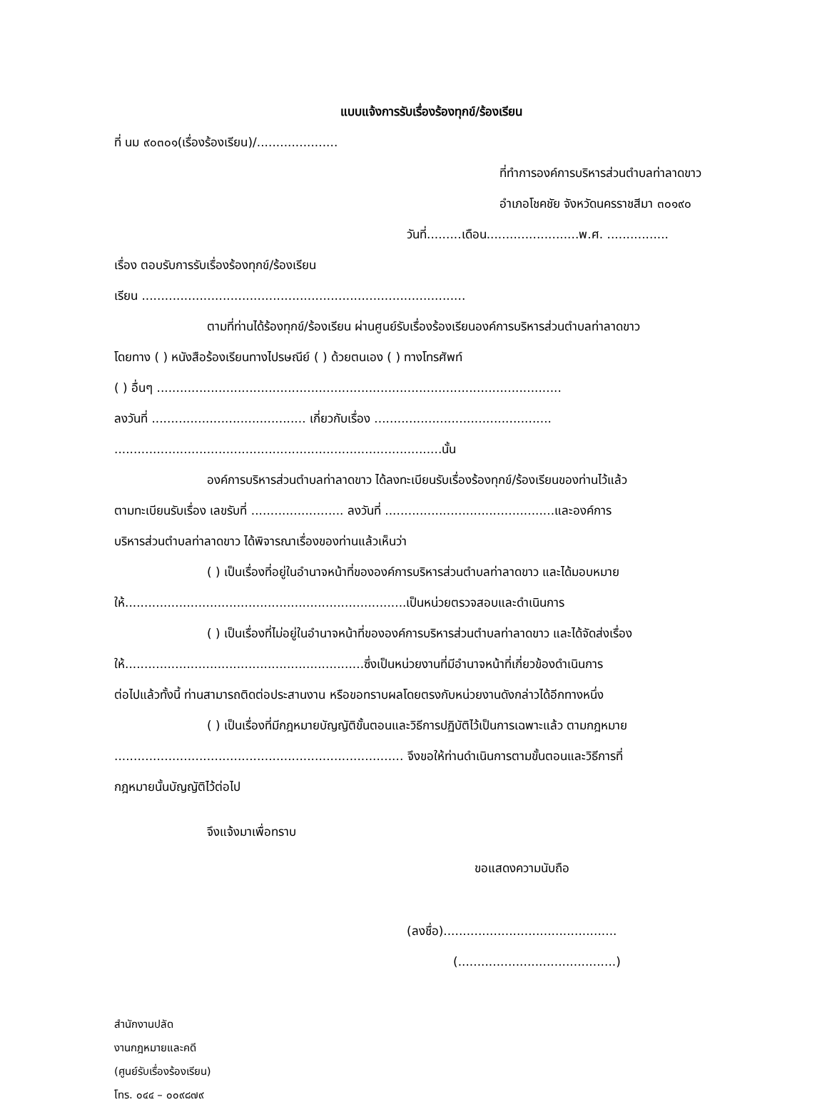แบบแจ้งการรับเรื่องร้องทุกข์/ร้องเรียน
ที่ นม ๙๐๓๐๑(เรื่องร้องเรียน)/.....................
ที่ทำการองค์การบริหารส่วนตำบลท่าลาดขาว
อำเภอโชคชัย จังหวัดนครราชสีมา ๓๐๑๙๐
วันที่.........เดือน........................พ.ศ. ................
เรื่อง ตอบรับการรับเรื่องร้องทุกข์/ร้องเรียน
เรียน ....................................................................................
ตามที่ท่านได้ร้องทุกข์/ร้องเรียน ผ่านศูนย์รับเรื่องร้องเรียนองค์การบริหารส่วนตำบลท่าลาดขาว
โดยทาง ( ) หนังสือร้องเรียนทางไปรษณีย์ ( ) ด้วยตนเอง ( ) ทางโทรศัพท์
( ) อื่นๆ .........................................................................................................
ลงวันที่ ........................................ เกี่ยวกับเรื่อง ..............................................
.....................................................................................นั้น
องค์การบริหารส่วนตำบลท่าลาดขาว ได้ลงทะเบียนรับเรื่องร้องทุกข์/ร้องเรียนของท่านไว้แล้ว
ตามทะเบียนรับเรื่อง เลขรับที่ ........................ ลงวันที่ ............................................และองค์การ
บริหารส่วนตำบลท่าลาดขาว ได้พิจารณาเรื่องของท่านแล้วเห็นว่า
( ) เป็นเรื่องที่อยู่ในอำนาจหน้าที่ขององค์การบริหารส่วนตำบลท่าลาดขาว และได้มอบหมาย
ให้.........................................................................เป็นหน่วยตรวจสอบและดำเนินการ
( ) เป็นเรื่องที่ไม่อยู่ในอำนาจหน้าที่ขององค์การบริหารส่วนตำบลท่าลาดขาว และได้จัดส่งเรื่อง
ให้..............................................................ซึ่งเป็นหน่วยงานที่มีอำนาจหน้าที่เกี่ยวข้องดำเนินการ
ต่อไปแล้วทั้งนี้ ท่านสามารถติดต่อประสานงาน หรือขอทราบผลโดยตรงกับหน่วยงานดังกล่าวได้อีกทางหนึ่ง
( ) เป็นเรื่องที่มีกฎหมายบัญญัติขั้นตอนและวิธีการปฏิบัติไว้เป็นการเฉพาะแล้ว ตามกฎหมาย
........................................................................... จึงขอให้ท่านดำเนินการตามขั้นตอนและวิธีการที่
กฎหมายนั้นบัญญัติไว้ต่อไป
จึงแจ้งมาเพื่อทราบ
ขอแสดงความนับถือ
(ลงชื่อ).............................................
(.........................................)
สำนักงานปลัด
งานกฎหมายและคดี
(ศูนย์รับเรื่องร้องเรียน)
โทร. ๐๔๔ – ๐๐๙๘๗๙